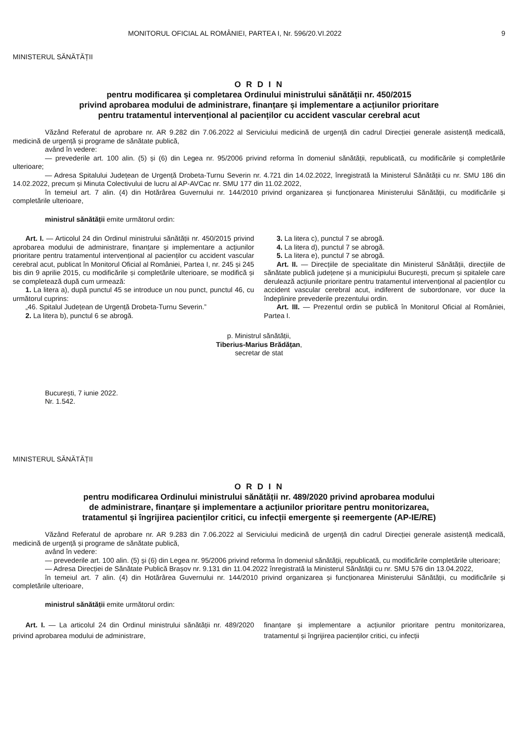MONITORUL OFICIAL AL ROMÂNIEI, PARTEA I, Nr. 596/20.VI.2022 9
MINISTERUL SĂNĂTĂȚII
O R D I N
pentru modificarea și completarea Ordinului ministrului sănătății nr. 450/2015
privind aprobarea modului de administrare, finanțare și implementare a acțiunilor prioritare
pentru tratamentul intervențional al pacienților cu accident vascular cerebral acut
Văzând Referatul de aprobare nr. AR 9.282 din 7.06.2022 al Serviciului medicină de urgență din cadrul Direcției generale asistență medicală, medicină de urgență și programe de sănătate publică,
având în vedere:
— prevederile art. 100 alin. (5) și (6) din Legea nr. 95/2006 privind reforma în domeniul sănătății, republicată, cu modificările și completările ulterioare;
— Adresa Spitalului Județean de Urgență Drobeta-Turnu Severin nr. 4.721 din 14.02.2022, înregistrată la Ministerul Sănătății cu nr. SMU 186 din 14.02.2022, precum și Minuta Colectivului de lucru al AP-AVCac nr. SMU 177 din 11.02.2022,
în temeiul art. 7 alin. (4) din Hotărârea Guvernului nr. 144/2010 privind organizarea și funcționarea Ministerului Sănătății, cu modificările și completările ulterioare,
ministrul sănătății emite următorul ordin:
Art. I. — Articolul 24 din Ordinul ministrului sănătății nr. 450/2015 privind aprobarea modului de administrare, finanțare și implementare a acțiunilor prioritare pentru tratamentul intervențional al pacienților cu accident vascular cerebral acut, publicat în Monitorul Oficial al României, Partea I, nr. 245 și 245 bis din 9 aprilie 2015, cu modificările și completările ulterioare, se modifică și se completează după cum urmează:
1. La litera a), după punctul 45 se introduce un nou punct, punctul 46, cu următorul cuprins:
„46. Spitalul Județean de Urgență Drobeta-Turnu Severin.”
2. La litera b), punctul 6 se abrogă.
3. La litera c), punctul 7 se abrogă.
4. La litera d), punctul 7 se abrogă.
5. La litera e), punctul 7 se abrogă.
Art. II. — Direcțiile de specialitate din Ministerul Sănătății, direcțiile de sănătate publică județene și a municipiului București, precum și spitalele care derulează acțiunile prioritare pentru tratamentul intervențional al pacienților cu accident vascular cerebral acut, indiferent de subordonare, vor duce la îndeplinire prevederile prezentului ordin.
Art. III. — Prezentul ordin se publică în Monitorul Oficial al României, Partea I.
p. Ministrul sănătății,
Tiberius-Marius Brădățan,
secretar de stat
București, 7 iunie 2022.
Nr. 1.542.
MINISTERUL SĂNĂTĂȚII
O R D I N
pentru modificarea Ordinului ministrului sănătății nr. 489/2020 privind aprobarea modului
de administrare, finanțare și implementare a acțiunilor prioritare pentru monitorizarea,
tratamentul și îngrijirea pacienților critici, cu infecții emergente și reemergente (AP-IE/RE)
Văzând Referatul de aprobare nr. AR 9.283 din 7.06.2022 al Serviciului medicină de urgență din cadrul Direcției generale asistență medicală, medicină de urgență și programe de sănătate publică,
având în vedere:
— prevederile art. 100 alin. (5) și (6) din Legea nr. 95/2006 privind reforma în domeniul sănătății, republicată, cu modificările completările ulterioare;
— Adresa Direcției de Sănătate Publică Brașov nr. 9.131 din 11.04.2022 înregistrată la Ministerul Sănătății cu nr. SMU 576 din 13.04.2022,
în temeiul art. 7 alin. (4) din Hotărârea Guvernului nr. 144/2010 privind organizarea și funcționarea Ministerului Sănătății, cu modificările și completările ulterioare,
ministrul sănătății emite următorul ordin:
Art. I. — La articolul 24 din Ordinul ministrului sănătății nr. 489/2020 privind aprobarea modului de administrare,
finanțare și implementare a acțiunilor prioritare pentru monitorizarea, tratamentul și îngrijirea pacienților critici, cu infecții